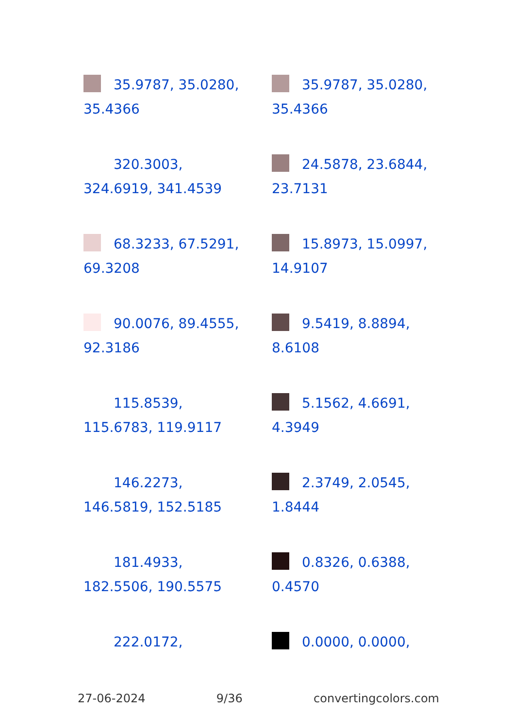35.9787, 35.0280, 35.4366
35.9787, 35.0280, 35.4366
320.3003, 324.6919, 341.4539
24.5878, 23.6844, 23.7131
68.3233, 67.5291, 69.3208
15.8973, 15.0997, 14.9107
90.0076, 89.4555, 92.3186
9.5419, 8.8894, 8.6108
115.8539, 115.6783, 119.9117
5.1562, 4.6691, 4.3949
146.2273, 146.5819, 152.5185
2.3749, 2.0545, 1.8444
181.4933, 182.5506, 190.5575
0.8326, 0.6388, 0.4570
222.0172,
0.0000, 0.0000,
27-06-2024 9/36 convertingcolors.com